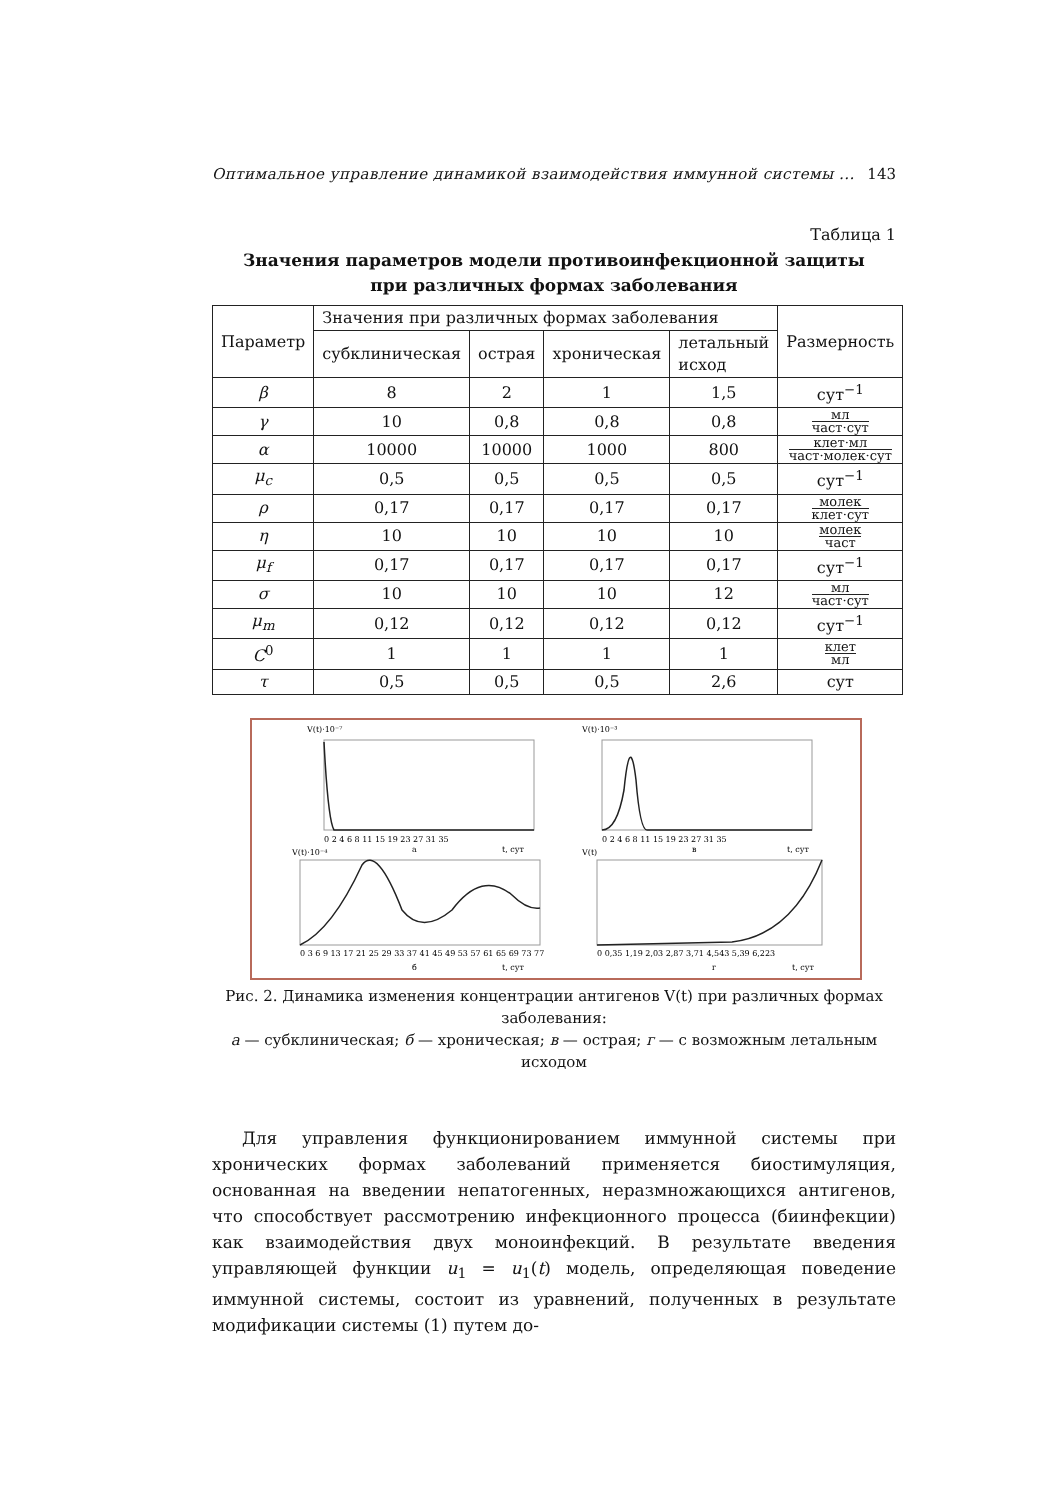Оптимальное управление динамикой взаимодействия иммунной системы ... 143
Таблица 1
Значения параметров модели противоинфекционной защиты
при различных формах заболевания
| Параметр | Значения при различных формах заболевания | | | | Размерность |
| --- | --- | --- | --- | --- | --- |
| | субклиническая | острая | хроническая | летальный исход | |
| β | 8 | 2 | 1 | 1,5 | сут<sup>−1</sup> |
| γ | 10 | 0,8 | 0,8 | 0,8 | мл част·сут |
| α | 10000 | 10000 | 1000 | 800 | клет·мл част·молек·сут |
| μ<sub>c</sub> | 0,5 | 0,5 | 0,5 | 0,5 | сут<sup>−1</sup> |
| ρ | 0,17 | 0,17 | 0,17 | 0,17 | молек клет·сут |
| η | 10 | 10 | 10 | 10 | молек част |
| μ<sub>f</sub> | 0,17 | 0,17 | 0,17 | 0,17 | сут<sup>−1</sup> |
| σ | 10 | 10 | 10 | 12 | мл част·сут |
| μ<sub>m</sub> | 0,12 | 0,12 | 0,12 | 0,12 | сут<sup>−1</sup> |
| C<sup>0</sup> | 1 | 1 | 1 | 1 | клет мл |
| τ | 0,5 | 0,5 | 0,5 | 2,6 | сут |
V(t)·10⁻⁷
V(t)·10⁻³
0 2 4 6 8 11 15 19 23 27 31 35
а
t, сут
0 2 4 6 8 11 15 19 23 27 31 35
в
t, сут
V(t)·10⁻⁴
V(t)
0 3 6 9 13 17 21 25 29 33 37 41 45 49 53 57 61 65 69 73 77
б
t, сут
0 0,35 1,19 2,03 2,87 3,71 4,543 5,39 6,223
г
t, сут
Рис. 2. Динамика изменения концентрации антигенов V(t) при различных формах заболевания:
а — субклиническая; б — хроническая; в — острая; г — с возможным летальным исходом
Для управления функционированием иммунной системы при хронических формах заболеваний применяется биостимуляция, основанная на введении непатогенных, неразмножающихся антигенов, что способствует рассмотрению инфекционного процесса (биинфекции) как взаимодействия двух моноинфекций. В результате введения управляющей функции u<sub>1</sub> = u<sub>1</sub>(t) модель, определяющая поведение иммунной системы, состоит из уравнений, полученных в результате модификации системы (1) путем до-